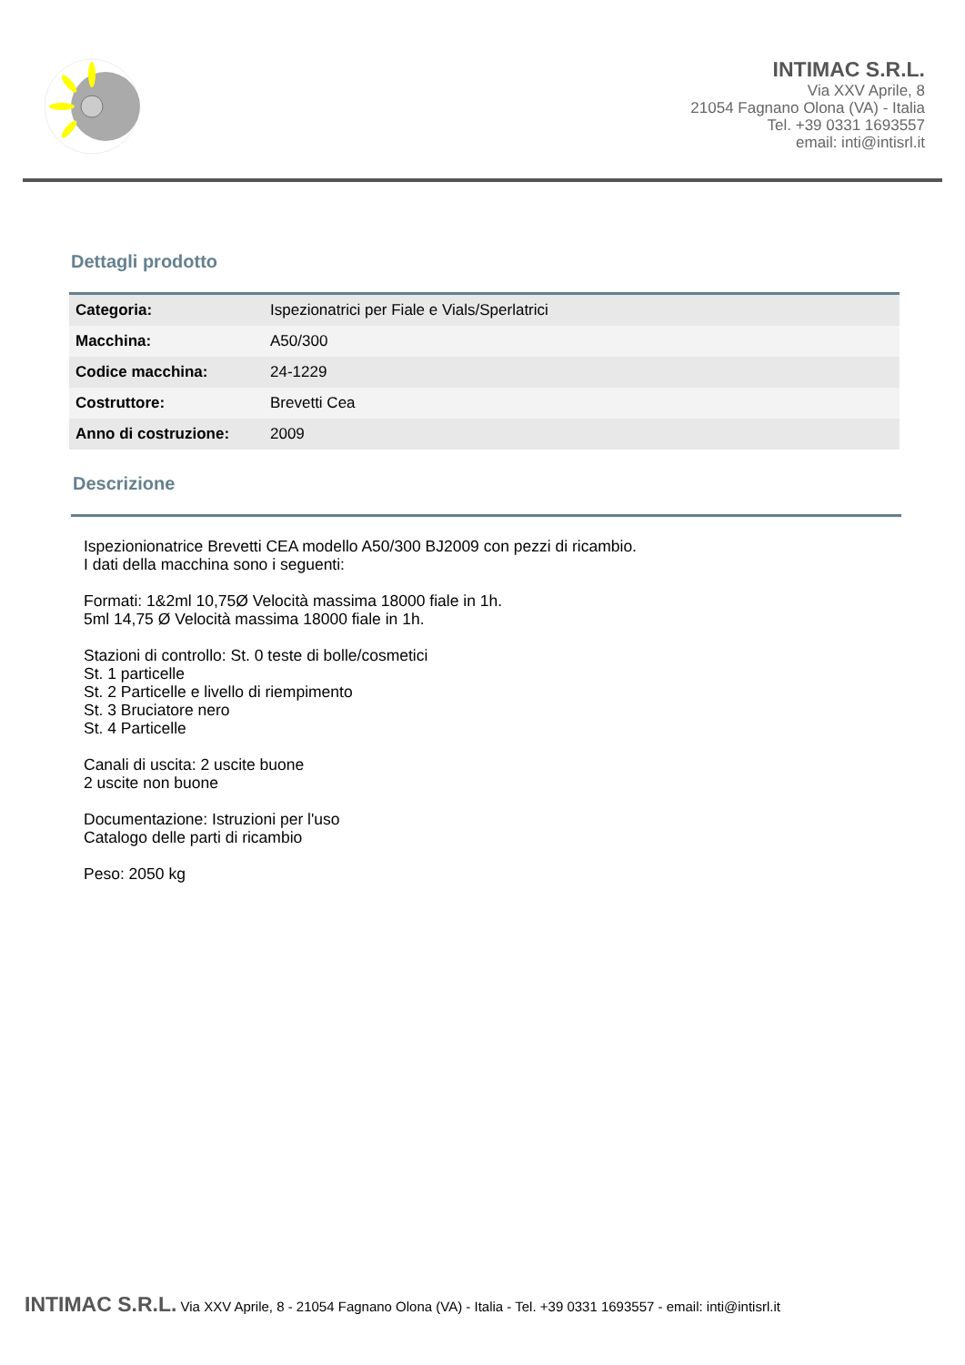INTIMAC S.R.L.
Via XXV Aprile, 8
21054 Fagnano Olona (VA) - Italia
Tel. +39 0331 1693557
email: inti@intisrl.it
Dettagli prodotto
| Categoria: | Ispezionatrici per Fiale e Vials/Sperlatrici |
| Macchina: | A50/300 |
| Codice macchina: | 24-1229 |
| Costruttore: | Brevetti Cea |
| Anno di costruzione: | 2009 |
Descrizione
Ispezionionatrice Brevetti CEA modello A50/300 BJ2009 con pezzi di ricambio.
I dati della macchina sono i seguenti:
Formati: 1&2ml 10,75Ø Velocità massima 18000 fiale in 1h.
5ml 14,75 Ø Velocità massima 18000 fiale in 1h.
Stazioni di controllo: St. 0 teste di bolle/cosmetici
St. 1 particelle
St. 2 Particelle e livello di riempimento
St. 3 Bruciatore nero
St. 4 Particelle
Canali di uscita: 2 uscite buone
2 uscite non buone
Documentazione: Istruzioni per l'uso
Catalogo delle parti di ricambio
Peso: 2050 kg
INTIMAC S.R.L. Via XXV Aprile, 8 - 21054 Fagnano Olona (VA) - Italia - Tel. +39 0331 1693557 - email: inti@intisrl.it